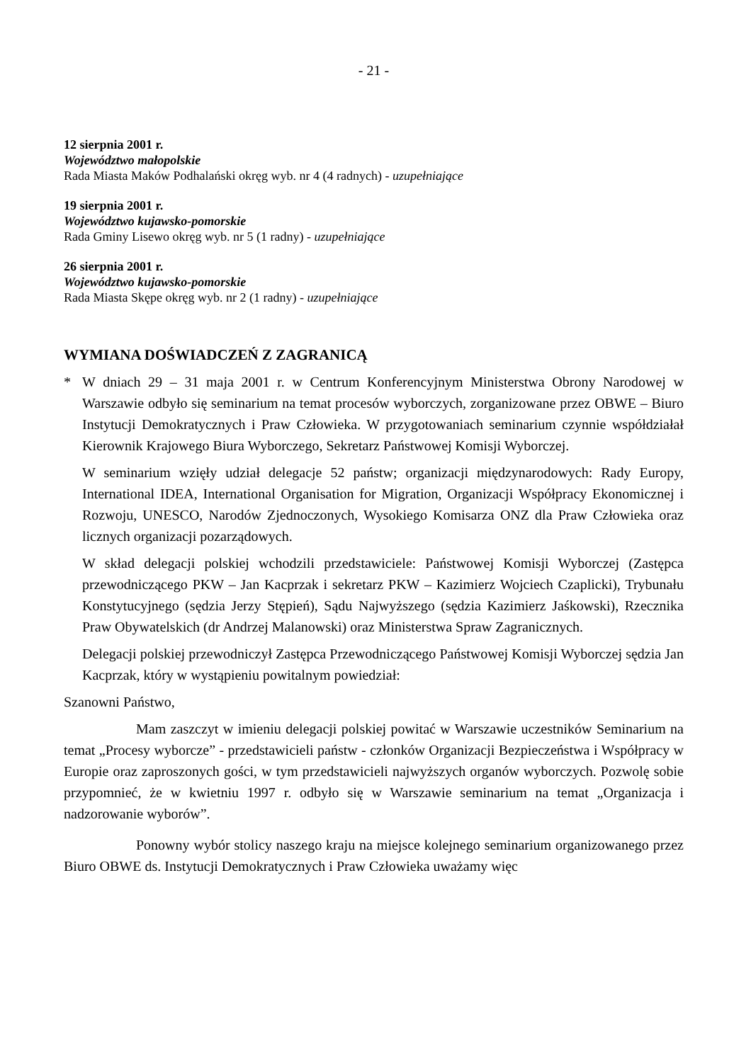- 21 -
12 sierpnia 2001 r.
Województwo małopolskie
Rada Miasta Maków Podhalański okręg wyb. nr 4 (4 radnych) - uzupełniające
19 sierpnia 2001 r.
Województwo kujawsko-pomorskie
Rada Gminy Lisewo okręg wyb. nr 5 (1 radny) - uzupełniające
26 sierpnia 2001 r.
Województwo kujawsko-pomorskie
Rada Miasta Skępe okręg wyb. nr 2 (1 radny) - uzupełniające
WYMIANA DOŚWIADCZEŃ Z ZAGRANICĄ
* W dniach 29 – 31 maja 2001 r. w Centrum Konferencyjnym Ministerstwa Obrony Narodowej w Warszawie odbyło się seminarium na temat procesów wyborczych, zorganizowane przez OBWE – Biuro Instytucji Demokratycznych i Praw Człowieka. W przygotowaniach seminarium czynnie współdziałał Kierownik Krajowego Biura Wyborczego, Sekretarz Państwowej Komisji Wyborczej.
W seminarium wzięły udział delegacje 52 państw; organizacji międzynarodowych: Rady Europy, International IDEA, International Organisation for Migration, Organizacji Współpracy Ekonomicznej i Rozwoju, UNESCO, Narodów Zjednoczonych, Wysokiego Komisarza ONZ dla Praw Człowieka oraz licznych organizacji pozarządowych.
W skład delegacji polskiej wchodzili przedstawiciele: Państwowej Komisji Wyborczej (Zastępca przewodniczącego PKW – Jan Kacprzak i sekretarz PKW – Kazimierz Wojciech Czaplicki), Trybunału Konstytucyjnego (sędzia Jerzy Stępień), Sądu Najwyższego (sędzia Kazimierz Jaśkowski), Rzecznika Praw Obywatelskich (dr Andrzej Malanowski) oraz Ministerstwa Spraw Zagranicznych.
Delegacji polskiej przewodniczył Zastępca Przewodniczącego Państwowej Komisji Wyborczej sędzia Jan Kacprzak, który w wystąpieniu powitalnym powiedział:
Szanowni Państwo,
Mam zaszczyt w imieniu delegacji polskiej powitać w Warszawie uczestników Seminarium na temat „Procesy wyborcze” - przedstawicieli państw - członków Organizacji Bezpieczeństwa i Współpracy w Europie oraz zaproszonych gości, w tym przedstawicieli najwyższych organów wyborczych. Pozwolę sobie przypomnieć, że w kwietniu 1997 r. odbyło się w Warszawie seminarium na temat „Organizacja i nadzorowanie wyborów”.
Ponowny wybór stolicy naszego kraju na miejsce kolejnego seminarium organizowanego przez Biuro OBWE ds. Instytucji Demokratycznych i Praw Człowieka uważamy więc